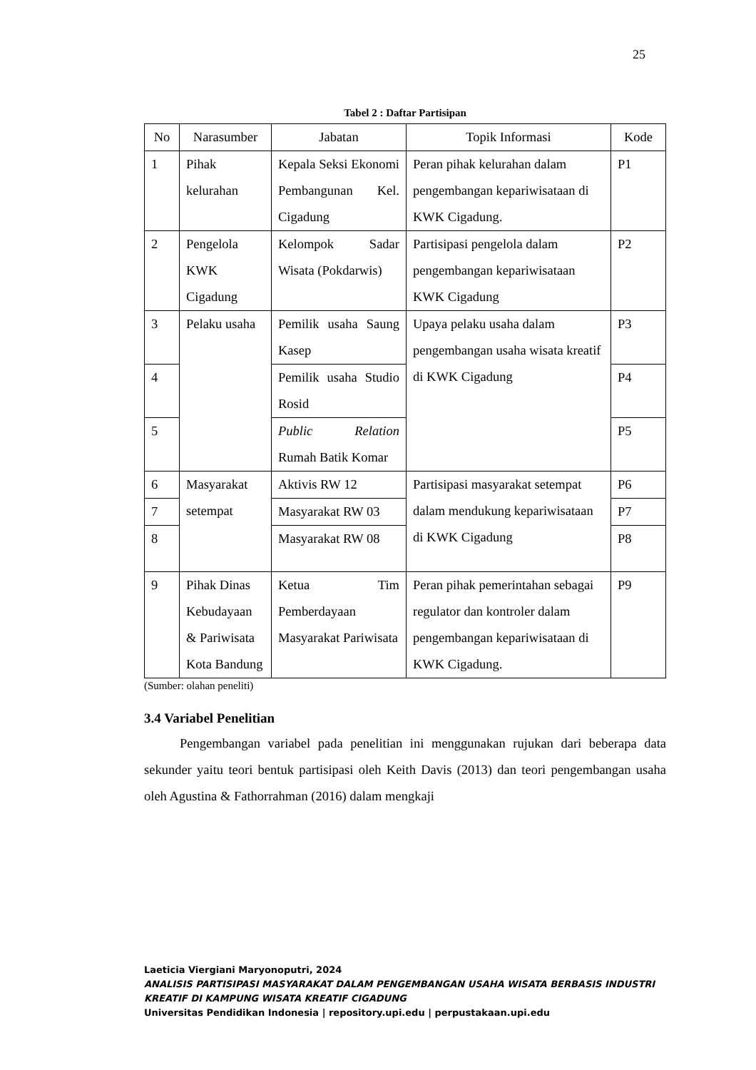25
Tabel 2 : Daftar Partisipan
| No | Narasumber | Jabatan | Topik Informasi | Kode |
| --- | --- | --- | --- | --- |
| 1 | Pihak kelurahan | Kepala Seksi Ekonomi Pembangunan Kel. Cigadung | Peran pihak kelurahan dalam pengembangan kepariwisataan di KWK Cigadung. | P1 |
| 2 | Pengelola KWK Cigadung | Kelompok Sadar Wisata (Pokdarwis) | Partisipasi pengelola dalam pengembangan kepariwisataan KWK Cigadung | P2 |
| 3 | Pelaku usaha | Pemilik usaha Saung Kasep | Upaya pelaku usaha dalam pengembangan usaha wisata kreatif di KWK Cigadung | P3 |
| 4 | | Pemilik usaha Studio Rosid | | P4 |
| 5 | | Public Relation Rumah Batik Komar | | P5 |
| 6 | Masyarakat setempat | Aktivis RW 12 | Partisipasi masyarakat setempat dalam mendukung kepariwisataan di KWK Cigadung | P6 |
| 7 | | Masyarakat RW 03 | | P7 |
| 8 | | Masyarakat RW 08 | | P8 |
| 9 | Pihak Dinas Kebudayaan & Pariwisata Kota Bandung | Ketua Tim Pemberdayaan Masyarakat Pariwisata | Peran pihak pemerintahan sebagai regulator dan kontroler dalam pengembangan kepariwisataan di KWK Cigadung. | P9 |
(Sumber: olahan peneliti)
3.4 Variabel Penelitian
Pengembangan variabel pada penelitian ini menggunakan rujukan dari beberapa data sekunder yaitu teori bentuk partisipasi oleh Keith Davis (2013) dan teori pengembangan usaha oleh Agustina & Fathorrahman (2016) dalam mengkaji
Laeticia Viergiani Maryonoputri, 2024
ANALISIS PARTISIPASI MASYARAKAT DALAM PENGEMBANGAN USAHA WISATA BERBASIS INDUSTRI
KREATIF DI KAMPUNG WISATA KREATIF CIGADUNG
Universitas Pendidikan Indonesia | repository.upi.edu | perpustakaan.upi.edu